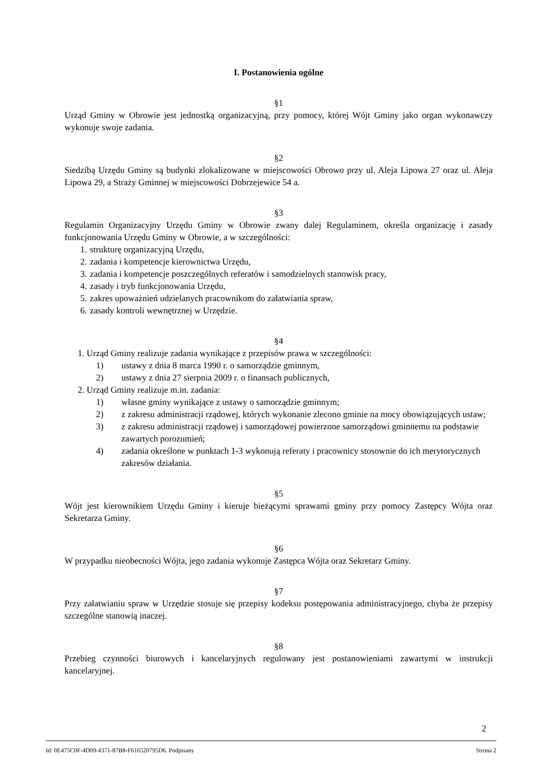I. Postanowienia ogólne
§1
Urząd Gminy w Obrowie jest jednostką organizacyjną, przy pomocy, której Wójt Gminy jako organ wykonawczy wykonuje swoje zadania.
§2
Siedzibą Urzędu Gminy są budynki zlokalizowane w miejscowości Obrowo przy ul. Aleja Lipowa 27 oraz ul. Aleja Lipowa 29, a Straży Gminnej w miejscowości Dobrzejewice 54 a.
§3
Regulamin Organizacyjny Urzędu Gminy w Obrowie zwany dalej Regulaminem, określa organizację i zasady funkcjonowania Urzędu Gminy w Obrowie, a w szczególności:
1. strukturę organizacyjną Urzędu,
2. zadania i kompetencje kierownictwa Urzędu,
3. zadania i kompetencje poszczególnych referatów i samodzielnych stanowisk pracy,
4. zasady i tryb funkcjonowania Urzędu,
5. zakres upoważnień udzielanych pracownikom do załatwiania spraw,
6. zasady kontroli wewnętrznej w Urzędzie.
§4
1. Urząd Gminy realizuje zadania wynikające z przepisów prawa w szczególności:
1) ustawy z dnia 8 marca 1990 r. o samorządzie gminnym,
2) ustawy z dnia 27 sierpnia 2009 r. o finansach publicznych,
2. Urząd Gminy realizuje m.in. zadania:
1) własne gminy wynikające z ustawy o samorządzie gminnym;
2) z zakresu administracji rządowej, których wykonanie zlecono gminie na mocy obowiązujących ustaw;
3) z zakresu administracji rządowej i samorządowej powierzone samorządowi gminnemu na podstawie zawartych porozumień;
4) zadania określone w punktach 1-3 wykonują referaty i pracownicy stosownie do ich merytorycznych zakresów działania.
§5
Wójt jest kierownikiem Urzędu Gminy i kieruje bieżącymi sprawami gminy przy pomocy Zastępcy Wójta oraz Sekretarza Gminy.
§6
W przypadku nieobecności Wójta, jego zadania wykonuje Zastępca Wójta oraz Sekretarz Gminy.
§7
Przy załatwianiu spraw w Urzędzie stosuje się przepisy kodeksu postępowania administracyjnego, chyba że przepisy szczególne stanowią inaczej.
§8
Przebieg czynności biurowych i kancelaryjnych regulowany jest postanowieniami zawartymi w instrukcji kancelaryjnej.
2
Id: 0E475C0F-4D09-4371-87B8-F616520795D6. Podpisany Strona 2